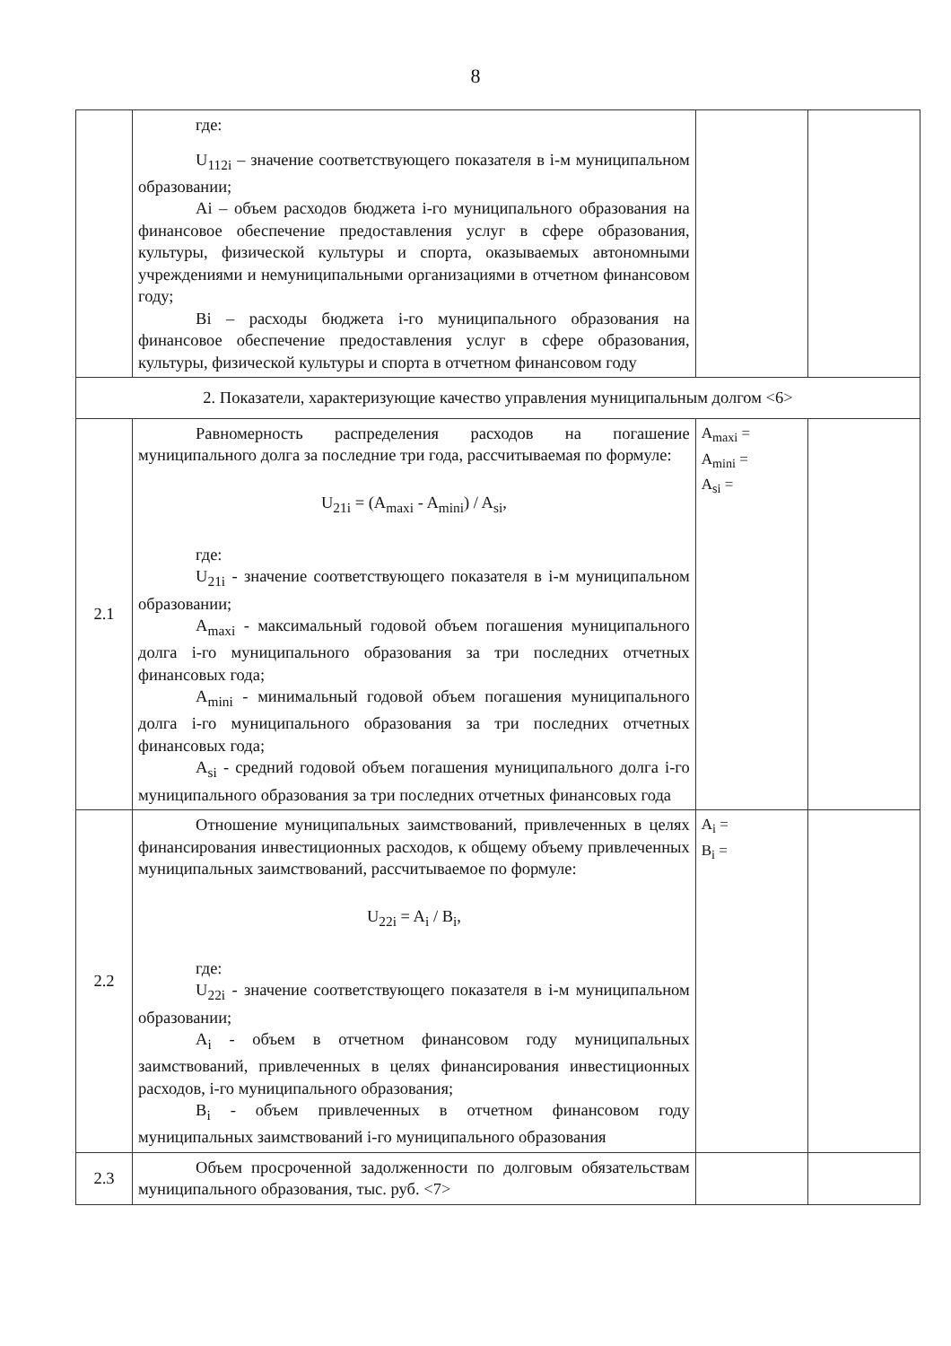8
| | где: U<sub>112i</sub> – значение соответствующего показателя в i-м муниципальном образовании; Ai – объем расходов бюджета i-го муниципального образования на финансовое обеспечение предоставления услуг в сфере образования, культуры, физической культуры и спорта, оказываемых автономными учреждениями и немуниципальными организациями в отчетном финансовом году; Bi – расходы бюджета i-го муниципального образования на финансовое обеспечение предоставления услуг в сфере образования, культуры, физической культуры и спорта в отчетном финансовом году | | |
| 2. Показатели, характеризующие качество управления муниципальным долгом <6> | | | |
| 2.1 | Равномерность распределения расходов на погашение муниципального долга за последние три года, рассчитываемая по формуле: U<sub>21i</sub> = (A<sub>maxi</sub> - A<sub>mini</sub>) / A<sub>si</sub>, где: U<sub>21i</sub> - значение соответствующего показателя в i-м муниципальном образовании; A<sub>maxi</sub> - максимальный годовой объем погашения муниципального долга i-го муниципального образования за три последних отчетных финансовых года; A<sub>mini</sub> - минимальный годовой объем погашения муниципального долга i-го муниципального образования за три последних отчетных финансовых года; A<sub>si</sub> - средний годовой объем погашения муниципального долга i-го муниципального образования за три последних отчетных финансовых года | A<sub>maxi</sub> = A<sub>mini</sub> = A<sub>si</sub> = | |
| 2.2 | Отношение муниципальных заимствований, привлеченных в целях финансирования инвестиционных расходов, к общему объему привлеченных муниципальных заимствований, рассчитываемое по формуле: U<sub>22i</sub> = A<sub>i</sub> / B<sub>i</sub>, где: U<sub>22i</sub> - значение соответствующего показателя в i-м муниципальном образовании; A<sub>i</sub> - объем в отчетном финансовом году муниципальных заимствований, привлеченных в целях финансирования инвестиционных расходов, i-го муниципального образования; B<sub>i</sub> - объем привлеченных в отчетном финансовом году муниципальных заимствований i-го муниципального образования | A<sub>i</sub> = B<sub>i</sub> = | |
| 2.3 | Объем просроченной задолженности по долговым обязательствам муниципального образования, тыс. руб. <7> | | |